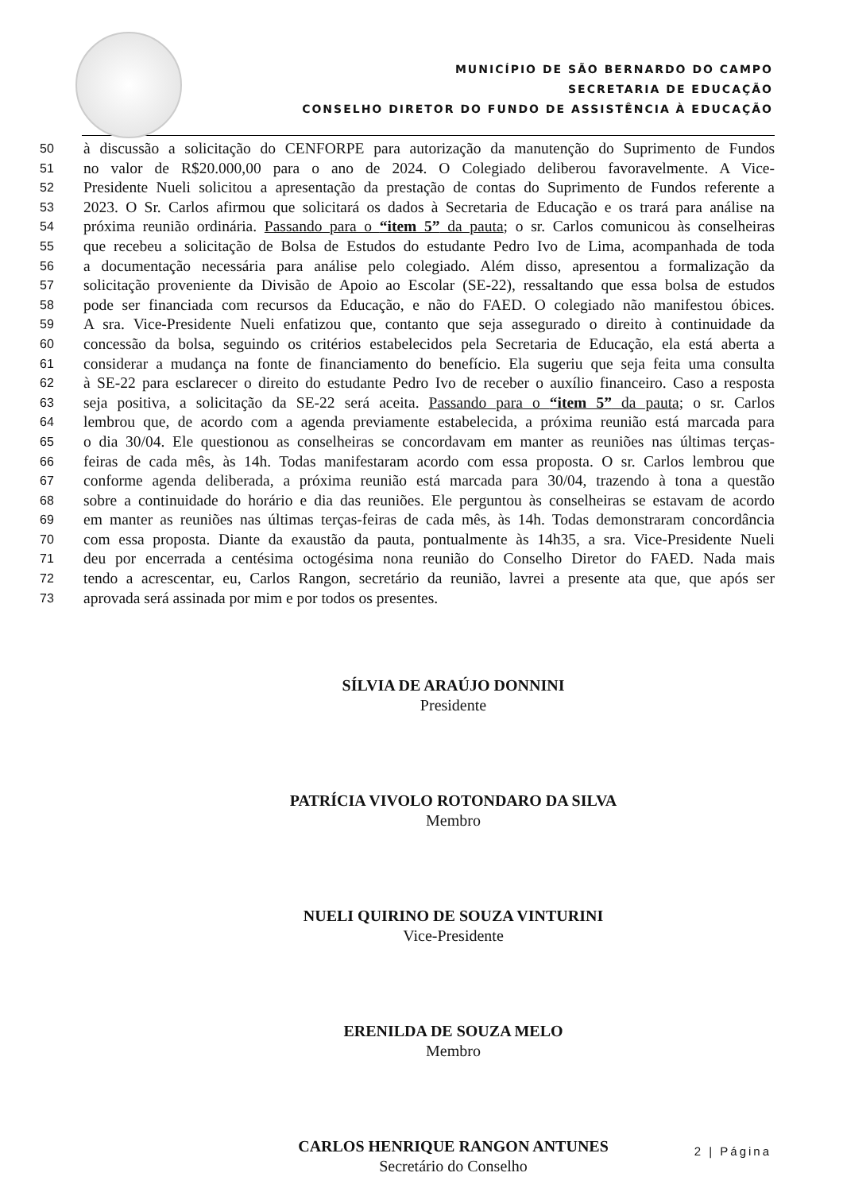MUNICÍPIO DE SÃO BERNARDO DO CAMPO
SECRETARIA DE EDUCAÇÃO
CONSELHO DIRETOR DO FUNDO DE ASSISTÊNCIA À EDUCAÇÃO
50 à discussão a solicitação do CENFORPE para autorização da manutenção do Suprimento de Fundos
51 no valor de R$20.000,00 para o ano de 2024. O Colegiado deliberou favoravelmente. A Vice-
52 Presidente Nueli solicitou a apresentação da prestação de contas do Suprimento de Fundos referente a
53 2023. O Sr. Carlos afirmou que solicitará os dados à Secretaria de Educação e os trará para análise na
54 próxima reunião ordinária. Passando para o “item 5” da pauta; o sr. Carlos comunicou às conselheiras
55 que recebeu a solicitação de Bolsa de Estudos do estudante Pedro Ivo de Lima, acompanhada de toda
56 a documentação necessária para análise pelo colegiado. Além disso, apresentou a formalização da
57 solicitação proveniente da Divisão de Apoio ao Escolar (SE-22), ressaltando que essa bolsa de estudos
58 pode ser financiada com recursos da Educação, e não do FAED. O colegiado não manifestou óbices.
59 A sra. Vice-Presidente Nueli enfatizou que, contanto que seja assegurado o direito à continuidade da
60 concessão da bolsa, seguindo os critérios estabelecidos pela Secretaria de Educação, ela está aberta a
61 considerar a mudança na fonte de financiamento do benefício. Ela sugeriu que seja feita uma consulta
62 à SE-22 para esclarecer o direito do estudante Pedro Ivo de receber o auxílio financeiro. Caso a resposta
63 seja positiva, a solicitação da SE-22 será aceita. Passando para o “item 5” da pauta; o sr. Carlos
64 lembrou que, de acordo com a agenda previamente estabelecida, a próxima reunião está marcada para
65 o dia 30/04. Ele questionou as conselheiras se concordavam em manter as reuniões nas últimas terças-
66 feiras de cada mês, às 14h. Todas manifestaram acordo com essa proposta. O sr. Carlos lembrou que
67 conforme agenda deliberada, a próxima reunião está marcada para 30/04, trazendo à tona a questão
68 sobre a continuidade do horário e dia das reuniões. Ele perguntou às conselheiras se estavam de acordo
69 em manter as reuniões nas últimas terças-feiras de cada mês, às 14h. Todas demonstraram concordância
70 com essa proposta. Diante da exaustão da pauta, pontualmente às 14h35, a sra. Vice-Presidente Nueli
71 deu por encerrada a centésima octogésima nona reunião do Conselho Diretor do FAED. Nada mais
72 tendo a acrescentar, eu, Carlos Rangon, secretário da reunião, lavrei a presente ata que, que após ser
73 aprovada será assinada por mim e por todos os presentes.
SÍLVIA DE ARAÚJO DONNINI
Presidente
PATRÍCIA VIVOLO ROTONDARO DA SILVA
Membro
NUELI QUIRINO DE SOUZA VINTURINI
Vice-Presidente
ERENILDA DE SOUZA MELO
Membro
CARLOS HENRIQUE RANGON ANTUNES
Secretário do Conselho
2 | Página